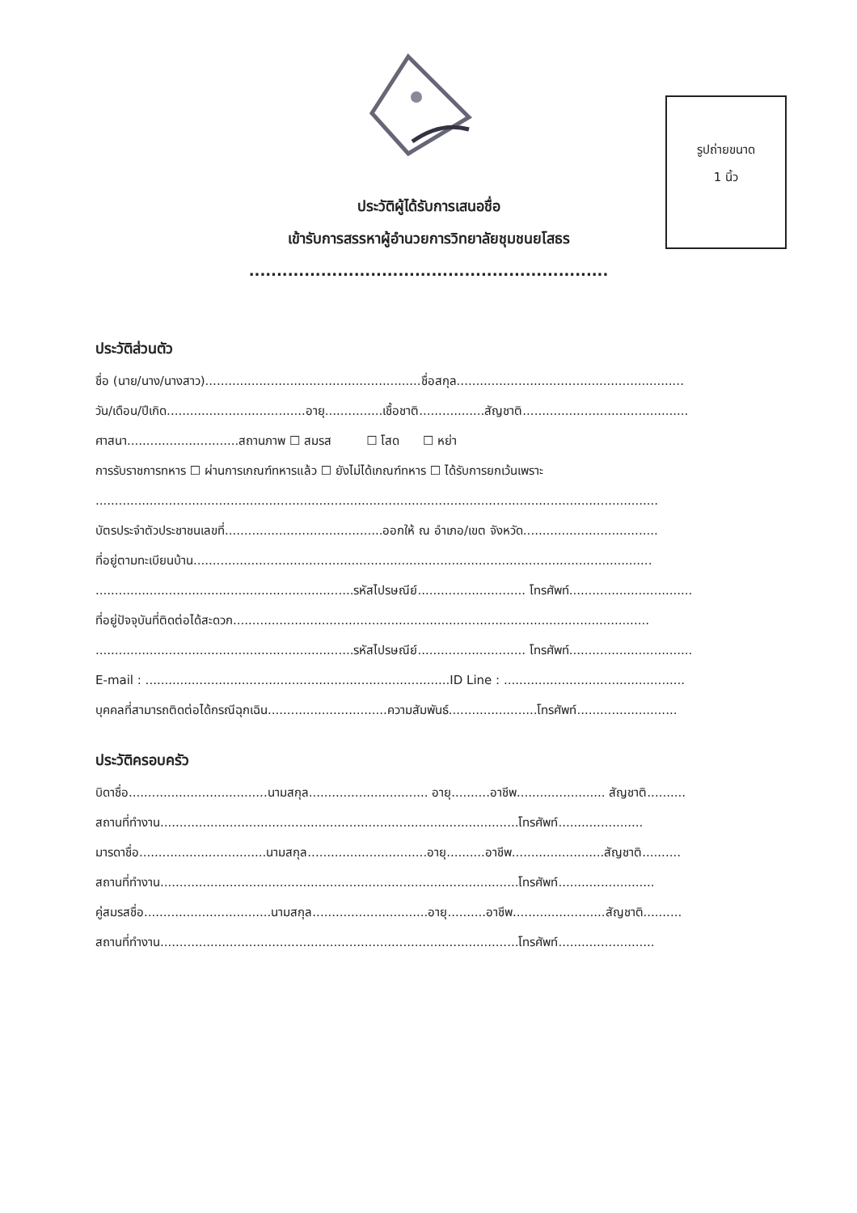รูปถ่ายขนาด
1 นิ้ว
ประวัติผู้ได้รับการเสนอชื่อ
เข้ารับการสรรหาผู้อำนวยการวิทยาลัยชุมชนยโสธร
.................................................................
ประวัติส่วนตัว
ชื่อ (นาย/นาง/นางสาว)........................................................ชื่อสกุล...........................................................
วัน/เดือน/ปีเกิด....................................อายุ...............เชื้อชาติ.................สัญชาติ...........................................
ศาสนา.............................สถานภาพ ☐ สมรส ☐ โสด ☐ หย่า
การรับราชการทหาร ☐ ผ่านการเกณฑ์ทหารแล้ว ☐ ยังไม่ได้เกณฑ์ทหาร ☐ ได้รับการยกเว้นเพราะ
..................................................................................................................................................
บัตรประจำตัวประชาชนเลขที่.........................................ออกให้ ณ อำเภอ/เขต จังหวัด...................................
ที่อยู่ตามทะเบียนบ้าน.......................................................................................................................
...................................................................รหัสไปรษณีย์............................ โทรศัพท์................................
ที่อยู่ปัจจุบันที่ติดต่อได้สะดวก............................................................................................................
...................................................................รหัสไปรษณีย์............................ โทรศัพท์................................
E-mail : ...............................................................................ID Line : ...............................................
บุคคลที่สามารถติดต่อได้กรณีฉุกเฉิน...............................ความสัมพันธ์.......................โทรศัพท์..........................
ประวัติครอบครัว
บิดาชื่อ....................................นามสกุล............................... อายุ..........อาชีพ....................... สัญชาติ..........
สถานที่ทำงาน.............................................................................................โทรศัพท์......................
มารดาชื่อ.................................นามสกุล...............................อายุ..........อาชีพ........................สัญชาติ..........
สถานที่ทำงาน.............................................................................................โทรศัพท์.........................
คู่สมรสชื่อ.................................นามสกุล..............................อายุ..........อาชีพ........................สัญชาติ..........
สถานที่ทำงาน.............................................................................................โทรศัพท์.........................